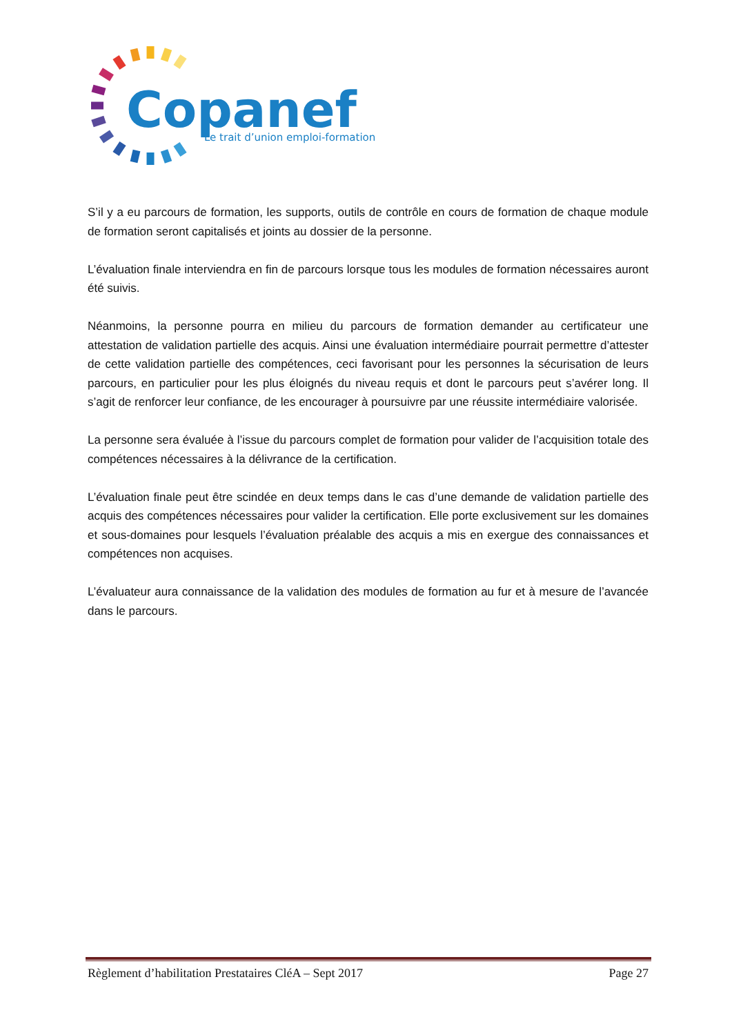Copanef
Le trait d’union emploi-formation
S’il y a eu parcours de formation, les supports, outils de contrôle en cours de formation de chaque module de formation seront capitalisés et joints au dossier de la personne.
L’évaluation finale interviendra en fin de parcours lorsque tous les modules de formation nécessaires auront été suivis.
Néanmoins, la personne pourra en milieu du parcours de formation demander au certificateur une attestation de validation partielle des acquis. Ainsi une évaluation intermédiaire pourrait permettre d’attester de cette validation partielle des compétences, ceci favorisant pour les personnes la sécurisation de leurs parcours, en particulier pour les plus éloignés du niveau requis et dont le parcours peut s’avérer long. Il s’agit de renforcer leur confiance, de les encourager à poursuivre par une réussite intermédiaire valorisée.
La personne sera évaluée à l’issue du parcours complet de formation pour valider de l’acquisition totale des compétences nécessaires à la délivrance de la certification.
L’évaluation finale peut être scindée en deux temps dans le cas d’une demande de validation partielle des acquis des compétences nécessaires pour valider la certification. Elle porte exclusivement sur les domaines et sous-domaines pour lesquels l’évaluation préalable des acquis a mis en exergue des connaissances et compétences non acquises.
L’évaluateur aura connaissance de la validation des modules de formation au fur et à mesure de l’avancée dans le parcours.
Règlement d’habilitation Prestataires CléA – Sept 2017 Page 27